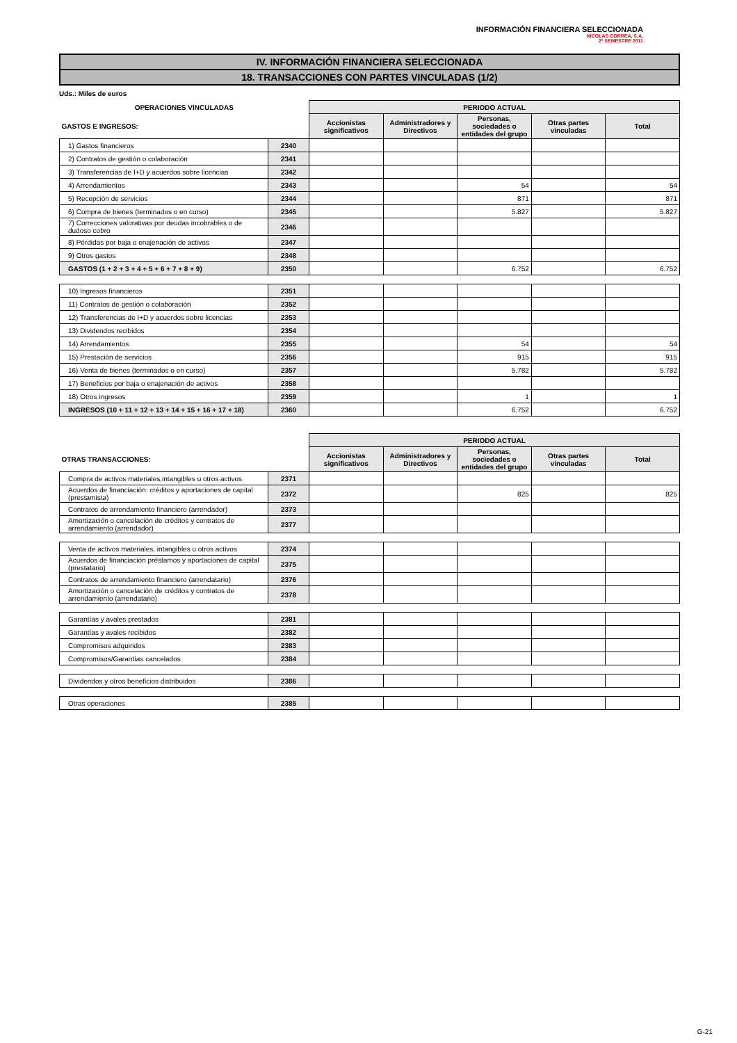INFORMACIÓN FINANCIERA SELECCIONADA
NICOLAS CORREA, S.A.
2º SEMESTRE 2011
IV. INFORMACIÓN FINANCIERA SELECCIONADA
18. TRANSACCIONES CON PARTES VINCULADAS (1/2)
Uds.: Miles de euros
| OPERACIONES VINCULADAS | | PERIODO ACTUAL | | | | |
| --- | --- | --- | --- | --- | --- | --- |
| GASTOS E INGRESOS: | | Accionistas significativos | Administradores y Directivos | Personas, sociedades o entidades del grupo | Otras partes vinculadas | Total |
| 1) Gastos financieros | 2340 | | | | | |
| 2) Contratos de gestión o colaboración | 2341 | | | | | |
| 3) Transferencias de I+D y acuerdos sobre licencias | 2342 | | | | | |
| 4) Arrendamientos | 2343 | | | 54 | | 54 |
| 5) Recepción de servicios | 2344 | | | 871 | | 871 |
| 6) Compra de bienes (terminados o en curso) | 2345 | | | 5.827 | | 5.827 |
| 7) Correcciones valorativas por deudas incobrables o de dudoso cobro | 2346 | | | | | |
| 8) Pérdidas por baja o enajenación de activos | 2347 | | | | | |
| 9) Otros gastos | 2348 | | | | | |
| GASTOS (1 + 2 + 3 + 4 + 5 + 6 + 7 + 8 + 9) | 2350 | | | 6.752 | | 6.752 |
| 10) Ingresos financieros | 2351 | | | | | |
| 11) Contratos de gestión o colaboración | 2352 | | | | | |
| 12) Transferencias de I+D y acuerdos sobre licencias | 2353 | | | | | |
| 13) Dividendos recibidos | 2354 | | | | | |
| 14) Arrendamientos | 2355 | | | 54 | | 54 |
| 15) Prestación de servicios | 2356 | | | 915 | | 915 |
| 16) Venta de bienes (terminados o en curso) | 2357 | | | 5.782 | | 5.782 |
| 17) Beneficios por baja o enajenación de activos | 2358 | | | | | |
| 18) Otros ingresos | 2359 | | | 1 | | 1 |
| INGRESOS (10 + 11 + 12 + 13 + 14 + 15 + 16 + 17 + 18) | 2360 | | | 6.752 | | 6.752 |
| | | PERIODO ACTUAL | | | | |
| --- | --- | --- | --- | --- | --- | --- |
| OTRAS TRANSACCIONES: | | Accionistas significativos | Administradores y Directivos | Personas, sociedades o entidades del grupo | Otras partes vinculadas | Total |
| Compra de activos materiales,intangibles u otros activos | 2371 | | | | | |
| Acuerdos de financiación: créditos y aportaciones de capital (prestamista) | 2372 | | | 825 | | 825 |
| Contratos de arrendamiento financiero (arrendador) | 2373 | | | | | |
| Amortización o cancelación de créditos y contratos de arrendamiento (arrendador) | 2377 | | | | | |
| Venta de activos materiales, intangibles u otros activos | 2374 | | | | | |
| Acuerdos de financiación préstamos y aportaciones de capital (prestatario) | 2375 | | | | | |
| Contratos de arrendamiento financiero (arrendatario) | 2376 | | | | | |
| Amortización o cancelación de créditos y contratos de arrendamiento (arrendatario) | 2378 | | | | | |
| Garantías y avales prestados | 2381 | | | | | |
| Garantías y avales recibidos | 2382 | | | | | |
| Compromisos adquiridos | 2383 | | | | | |
| Compromisos/Garantías cancelados | 2384 | | | | | |
| Dividendos y otros beneficios distribuidos | 2386 | | | | | |
| Otras operaciones | 2385 | | | | | |
G-21